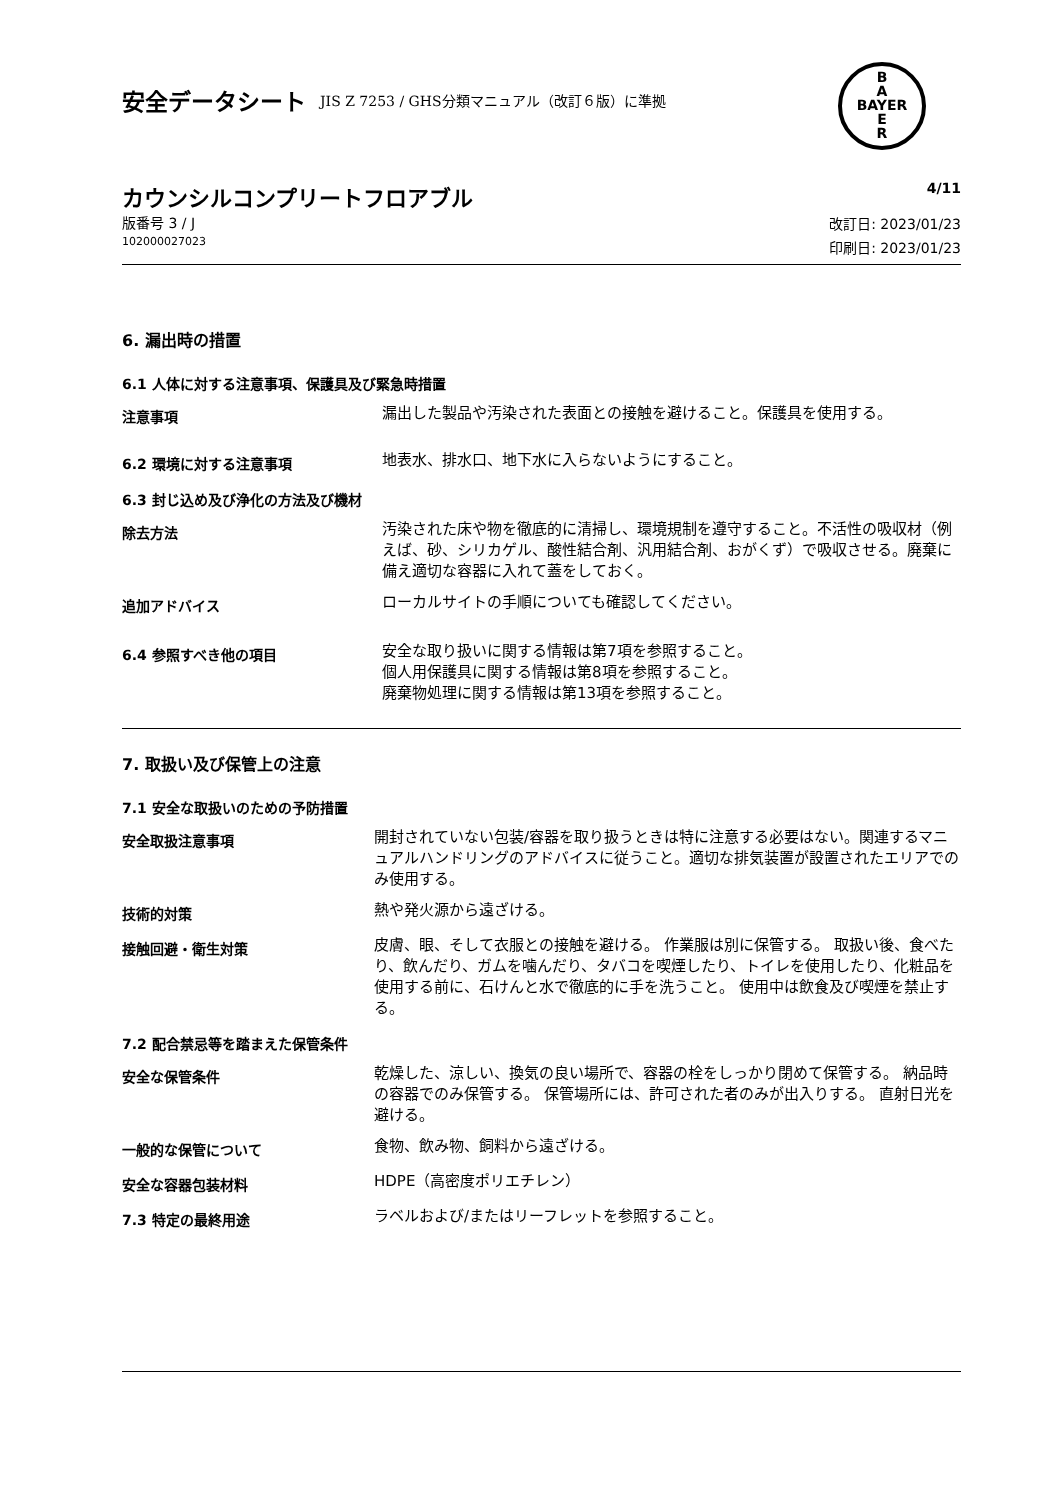安全データシート JIS Z 7253 / GHS分類マニュアル（改訂６版）に準拠
B
A
BAYER
E
R
カウンシルコンプリートフロアブル 4/11
版番号 3 / J
102000027023
改訂日: 2023/01/23
印刷日: 2023/01/23
6. 漏出時の措置
6.1 人体に対する注意事項、保護具及び緊急時措置
注意事項
漏出した製品や汚染された表面との接触を避けること。保護具を使用する。
6.2 環境に対する注意事項
地表水、排水口、地下水に入らないようにすること。
6.3 封じ込め及び浄化の方法及び機材
除去方法
汚染された床や物を徹底的に清掃し、環境規制を遵守すること。不活性の吸収材（例えば、砂、シリカゲル、酸性結合剤、汎用結合剤、おがくず）で吸収させる。廃棄に備え適切な容器に入れて蓋をしておく。
追加アドバイス
ローカルサイトの手順についても確認してください。
6.4 参照すべき他の項目
安全な取り扱いに関する情報は第7項を参照すること。
個人用保護具に関する情報は第8項を参照すること。
廃棄物処理に関する情報は第13項を参照すること。
7. 取扱い及び保管上の注意
7.1 安全な取扱いのための予防措置
安全取扱注意事項
開封されていない包装/容器を取り扱うときは特に注意する必要はない。関連するマニュアルハンドリングのアドバイスに従うこと。適切な排気装置が設置されたエリアでのみ使用する。
技術的対策
熱や発火源から遠ざける。
接触回避・衛生対策
皮膚、眼、そして衣服との接触を避ける。 作業服は別に保管する。 取扱い後、食べたり、飲んだり、ガムを噛んだり、タバコを喫煙したり、トイレを使用したり、化粧品を使用する前に、石けんと水で徹底的に手を洗うこと。 使用中は飲食及び喫煙を禁止する。
7.2 配合禁忌等を踏まえた保管条件
安全な保管条件
乾燥した、涼しい、換気の良い場所で、容器の栓をしっかり閉めて保管する。 納品時の容器でのみ保管する。 保管場所には、許可された者のみが出入りする。 直射日光を避ける。
一般的な保管について
食物、飲み物、飼料から遠ざける。
安全な容器包装材料
HDPE（高密度ポリエチレン）
7.3 特定の最終用途
ラベルおよび/またはリーフレットを参照すること。